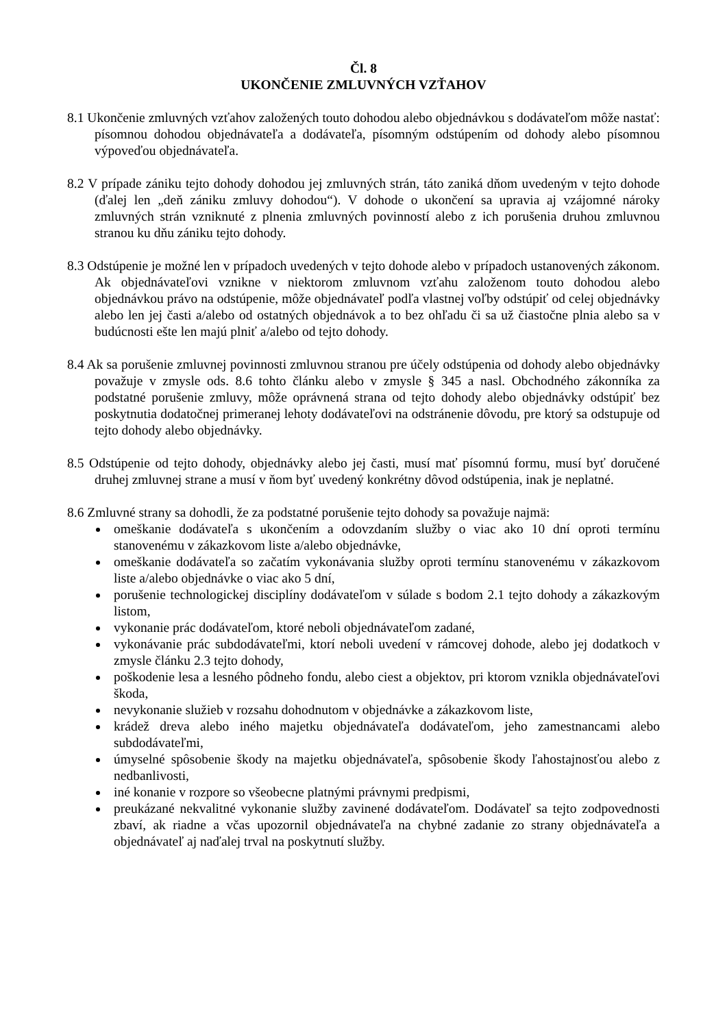Čl. 8
UKONČENIE ZMLUVNÝCH VZŤAHOV
8.1 Ukončenie zmluvných vzťahov založených touto dohodou alebo objednávkou s dodávateľom môže nastať: písomnou dohodou objednávateľa a dodávateľa, písomným odstúpením od dohody alebo písomnou výpoveďou objednávateľa.
8.2 V prípade zániku tejto dohody dohodou jej zmluvných strán, táto zaniká dňom uvedeným v tejto dohode (ďalej len „deň zániku zmluvy dohodou“). V dohode o ukončení sa upravia aj vzájomné nároky zmluvných strán vzniknuté z plnenia zmluvných povinností alebo z ich porušenia druhou zmluvnou stranou ku dňu zániku tejto dohody.
8.3 Odstúpenie je možné len v prípadoch uvedených v tejto dohode alebo v prípadoch ustanovených zákonom. Ak objednávateľovi vznikne v niektorom zmluvnom vzťahu založenom touto dohodou alebo objednávkou právo na odstúpenie, môže objednávateľ podľa vlastnej voľby odstúpiť od celej objednávky alebo len jej časti a/alebo od ostatných objednávok a to bez ohľadu či sa už čiastočne plnia alebo sa v budúcnosti ešte len majú plniť a/alebo od tejto dohody.
8.4 Ak sa porušenie zmluvnej povinnosti zmluvnou stranou pre účely odstúpenia od dohody alebo objednávky považuje v zmysle ods. 8.6 tohto článku alebo v zmysle § 345 a nasl. Obchodného zákonníka za podstatné porušenie zmluvy, môže oprávnená strana od tejto dohody alebo objednávky odstúpiť bez poskytnutia dodatočnej primeranej lehoty dodávateľovi na odstránenie dôvodu, pre ktorý sa odstupuje od tejto dohody alebo objednávky.
8.5 Odstúpenie od tejto dohody, objednávky alebo jej časti, musí mať písomnú formu, musí byť doručené druhej zmluvnej strane a musí v ňom byť uvedený konkrétny dôvod odstúpenia, inak je neplatné.
8.6 Zmluvné strany sa dohodli, že za podstatné porušenie tejto dohody sa považuje najmä:
omeškanie dodávateľa s ukončením a odovzdaním služby o viac ako 10 dní oproti termínu stanovenému v zákazkovom liste a/alebo objednávke,
omeškanie dodávateľa so začatím vykonávania služby oproti termínu stanovenému v zákazkovom liste a/alebo objednávke o viac ako 5 dní,
porušenie technologickej disciplíny dodávateľom v súlade s bodom 2.1 tejto dohody a zákazkovým listom,
vykonanie prác dodávateľom, ktoré neboli objednávateľom zadané,
vykonávanie prác subdodávateľmi, ktorí neboli uvedení v rámcovej dohode, alebo jej dodatkoch v zmysle článku 2.3 tejto dohody,
poškodenie lesa a lesného pôdneho fondu, alebo ciest a objektov, pri ktorom vznikla objednávateľovi škoda,
nevykonanie služieb v rozsahu dohodnutom v objednávke a zákazkovom liste,
krádež dreva alebo iného majetku objednávateľa dodávateľom, jeho zamestnancami alebo subdodávateľmi,
úmyselné spôsobenie škody na majetku objednávateľa, spôsobenie škody ľahostajnosťou alebo z nedbanlivosti,
iné konanie v rozpore so všeobecne platnými právnymi predpismi,
preukázané nekvalitné vykonanie služby zavinené dodávateľom. Dodávateľ sa tejto zodpovednosti zbaví, ak riadne a včas upozornil objednávateľa na chybné zadanie zo strany objednávateľa a objednávateľ aj naďalej trval na poskytnutí služby.